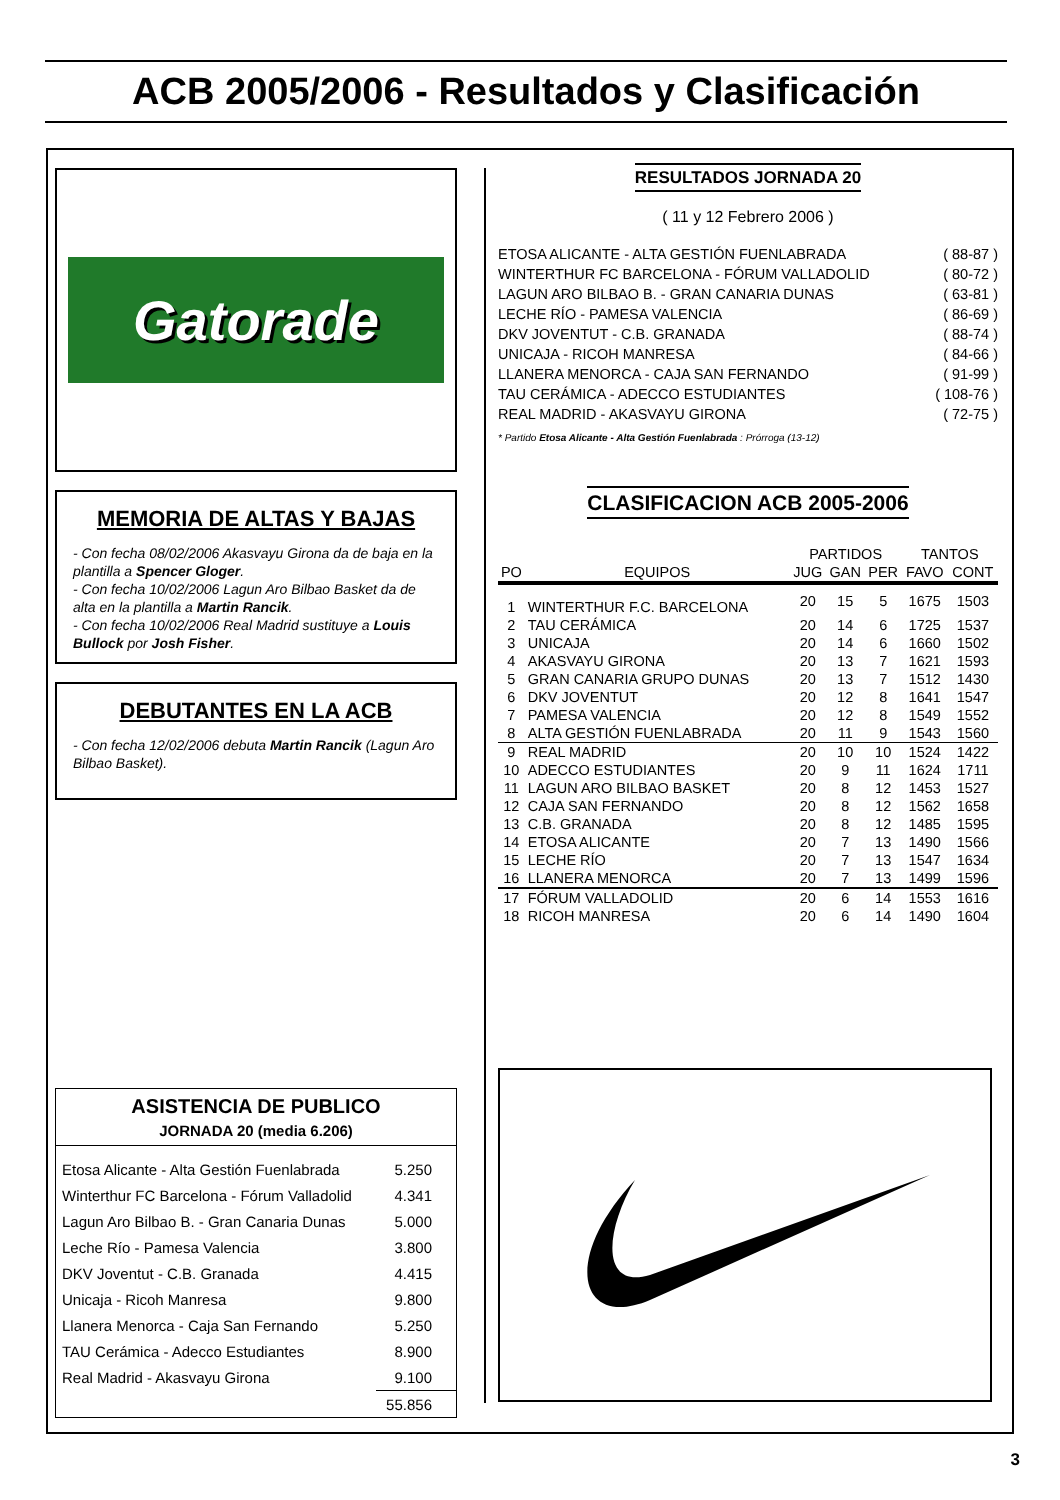ACB 2005/2006 - Resultados y Clasificación
Gatorade
MEMORIA DE ALTAS Y BAJAS
- Con fecha 08/02/2006 Akasvayu Girona da de baja en la plantilla a Spencer Gloger.
- Con fecha 10/02/2006 Lagun Aro Bilbao Basket da de alta en la plantilla a Martin Rancik.
- Con fecha 10/02/2006 Real Madrid sustituye a Louis Bullock por Josh Fisher.
DEBUTANTES EN LA ACB
- Con fecha 12/02/2006 debuta Martin Rancik (Lagun Aro Bilbao Basket).
ASISTENCIA DE PUBLICO
JORNADA 20 (media 6.206)
| Etosa Alicante - Alta Gestión Fuenlabrada | 5.250 |
| Winterthur FC Barcelona - Fórum Valladolid | 4.341 |
| Lagun Aro Bilbao B. - Gran Canaria Dunas | 5.000 |
| Leche Río - Pamesa Valencia | 3.800 |
| DKV Joventut - C.B. Granada | 4.415 |
| Unicaja - Ricoh Manresa | 9.800 |
| Llanera Menorca - Caja San Fernando | 5.250 |
| TAU Cerámica - Adecco Estudiantes | 8.900 |
| Real Madrid - Akasvayu Girona | 9.100 |
| | 55.856 |
RESULTADOS JORNADA 20
( 11 y 12 Febrero 2006 )
| ETOSA ALICANTE - ALTA GESTIÓN FUENLABRADA | ( 88-87 ) |
| WINTERTHUR FC BARCELONA - FÓRUM VALLADOLID | ( 80-72 ) |
| LAGUN ARO BILBAO B. - GRAN CANARIA DUNAS | ( 63-81 ) |
| LECHE RÍO - PAMESA VALENCIA | ( 86-69 ) |
| DKV JOVENTUT - C.B. GRANADA | ( 88-74 ) |
| UNICAJA - RICOH MANRESA | ( 84-66 ) |
| LLANERA MENORCA - CAJA SAN FERNANDO | ( 91-99 ) |
| TAU CERÁMICA - ADECCO ESTUDIANTES | ( 108-76 ) |
| REAL MADRID - AKASVAYU GIRONA | ( 72-75 ) |
* Partido Etosa Alicante - Alta Gestión Fuenlabrada : Prórroga (13-12)
CLASIFICACION ACB 2005-2006
| | | PARTIDOS | | | TANTOS | |
| --- | --- | --- | --- | --- | --- | --- |
| PO | EQUIPOS | JUG | GAN | PER | FAVO | CONT |
| 1 | WINTERTHUR F.C. BARCELONA | 20 | 15 | 5 | 1675 | 1503 |
| 2 | TAU CERÁMICA | 20 | 14 | 6 | 1725 | 1537 |
| 3 | UNICAJA | 20 | 14 | 6 | 1660 | 1502 |
| 4 | AKASVAYU GIRONA | 20 | 13 | 7 | 1621 | 1593 |
| 5 | GRAN CANARIA GRUPO DUNAS | 20 | 13 | 7 | 1512 | 1430 |
| 6 | DKV JOVENTUT | 20 | 12 | 8 | 1641 | 1547 |
| 7 | PAMESA VALENCIA | 20 | 12 | 8 | 1549 | 1552 |
| 8 | ALTA GESTIÓN FUENLABRADA | 20 | 11 | 9 | 1543 | 1560 |
| 9 | REAL MADRID | 20 | 10 | 10 | 1524 | 1422 |
| 10 | ADECCO ESTUDIANTES | 20 | 9 | 11 | 1624 | 1711 |
| 11 | LAGUN ARO BILBAO BASKET | 20 | 8 | 12 | 1453 | 1527 |
| 12 | CAJA SAN FERNANDO | 20 | 8 | 12 | 1562 | 1658 |
| 13 | C.B. GRANADA | 20 | 8 | 12 | 1485 | 1595 |
| 14 | ETOSA ALICANTE | 20 | 7 | 13 | 1490 | 1566 |
| 15 | LECHE RÍO | 20 | 7 | 13 | 1547 | 1634 |
| 16 | LLANERA MENORCA | 20 | 7 | 13 | 1499 | 1596 |
| 17 | FÓRUM VALLADOLID | 20 | 6 | 14 | 1553 | 1616 |
| 18 | RICOH MANRESA | 20 | 6 | 14 | 1490 | 1604 |
3